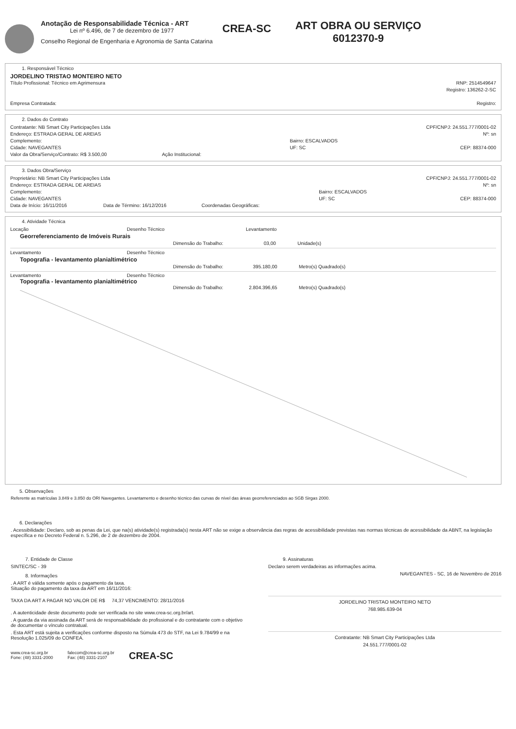Anotação de Responsabilidade Técnica - ART
Lei nº 6.496, de 7 de dezembro de 1977
Conselho Regional de Engenharia e Agronomia de Santa Catarina
CREA-SC
ART OBRA OU SERVIÇO
6012370-9
1. Responsável Técnico
JORDELINO TRISTAO MONTEIRO NETO
Título Profissional: Técnico em Agrimensura RNP: 2514549647
Registro: 136262-2-SC
Empresa Contratada: Registro:
2. Dados do Contrato
Contratante: NB Smart City Participações Ltda
Endereço: ESTRADA GERAL DE AREIAS
Complemento:
Cidade: NAVEGANTES
Valor da Obra/Serviço/Contrato: R$ 3.500,00 Ação Institucional:
Bairro: ESCALVADOS
UF: SC CPF/CNPJ: 24.551.777/0001-02
Nº: sn
CEP: 88374-000
3. Dados Obra/Serviço
Proprietário: NB Smart City Participações Ltda
Endereço: ESTRADA GERAL DE AREIAS
Complemento:
Cidade: NAVEGANTES
Data de Início: 16/11/2016 Data de Término: 16/12/2016 Coordenadas Geográficas:
Bairro: ESCALVADOS
UF: SC CPF/CNPJ: 24.551.777/0001-02
Nº: sn
CEP: 88374-000
4. Atividade Técnica
Locação Desenho Técnico Levantamento
Georreferenciamento de Imóveis Rurais
Dimensão do Trabalho: 03,00 Unidade(s)
Levantamento Desenho Técnico
Topografia - levantamento planialtimétrico
Dimensão do Trabalho: 395.180,00 Metro(s) Quadrado(s)
Levantamento Desenho Técnico
Topografia - levantamento planialtimétrico
Dimensão do Trabalho: 2.804.396,65 Metro(s) Quadrado(s)
5. Observações
Referente as matrículas 3.849 e 3.850 do ORI Navegantes. Levantamento e desenho técnico das curvas de nível das áreas georreferenciados ao SGB Sirgas 2000.
6. Declarações
. Acessibilidade: Declaro, sob as penas da Lei, que na(s) atividade(s) registrada(s) nesta ART não se exige a observância das regras de acessibilidade previstas nas normas técnicas de acessibilidade da ABNT, na legislação específica e no Decreto Federal n. 5.296, de 2 de dezembro de 2004.
7. Entidade de Classe
SINTEC/SC - 39
8. Informações
. A ART é válida somente após o pagamento da taxa.
Situação do pagamento da taxa da ART em 16/11/2016:
TAXA DA ART A PAGAR NO VALOR DE R$ 74,37 VENCIMENTO: 28/11/2016
. A autenticidade deste documento pode ser verificada no site www.crea-sc.org.br/art.
. A guarda da via assinada da ART será de responsabilidade do profissional e do contratante com o objetivo de documentar o vínculo contratual.
. Esta ART está sujeita a verificações conforme disposto na Súmula 473 do STF, na Lei 9.784/99 e na Resolução 1.025/09 do CONFEA.
www.crea-sc.org.br
Fone: (48) 3331-2000 falecom@crea-sc.org.br
Fax: (48) 3331-2107 CREA-SC
9. Assinaturas
Declaro serem verdadeiras as informações acima.
NAVEGANTES - SC, 16 de Novembro de 2016
JORDELINO TRISTAO MONTEIRO NETO
768.985.639-04
Contratante: NB Smart City Participações Ltda
24.551.777/0001-02